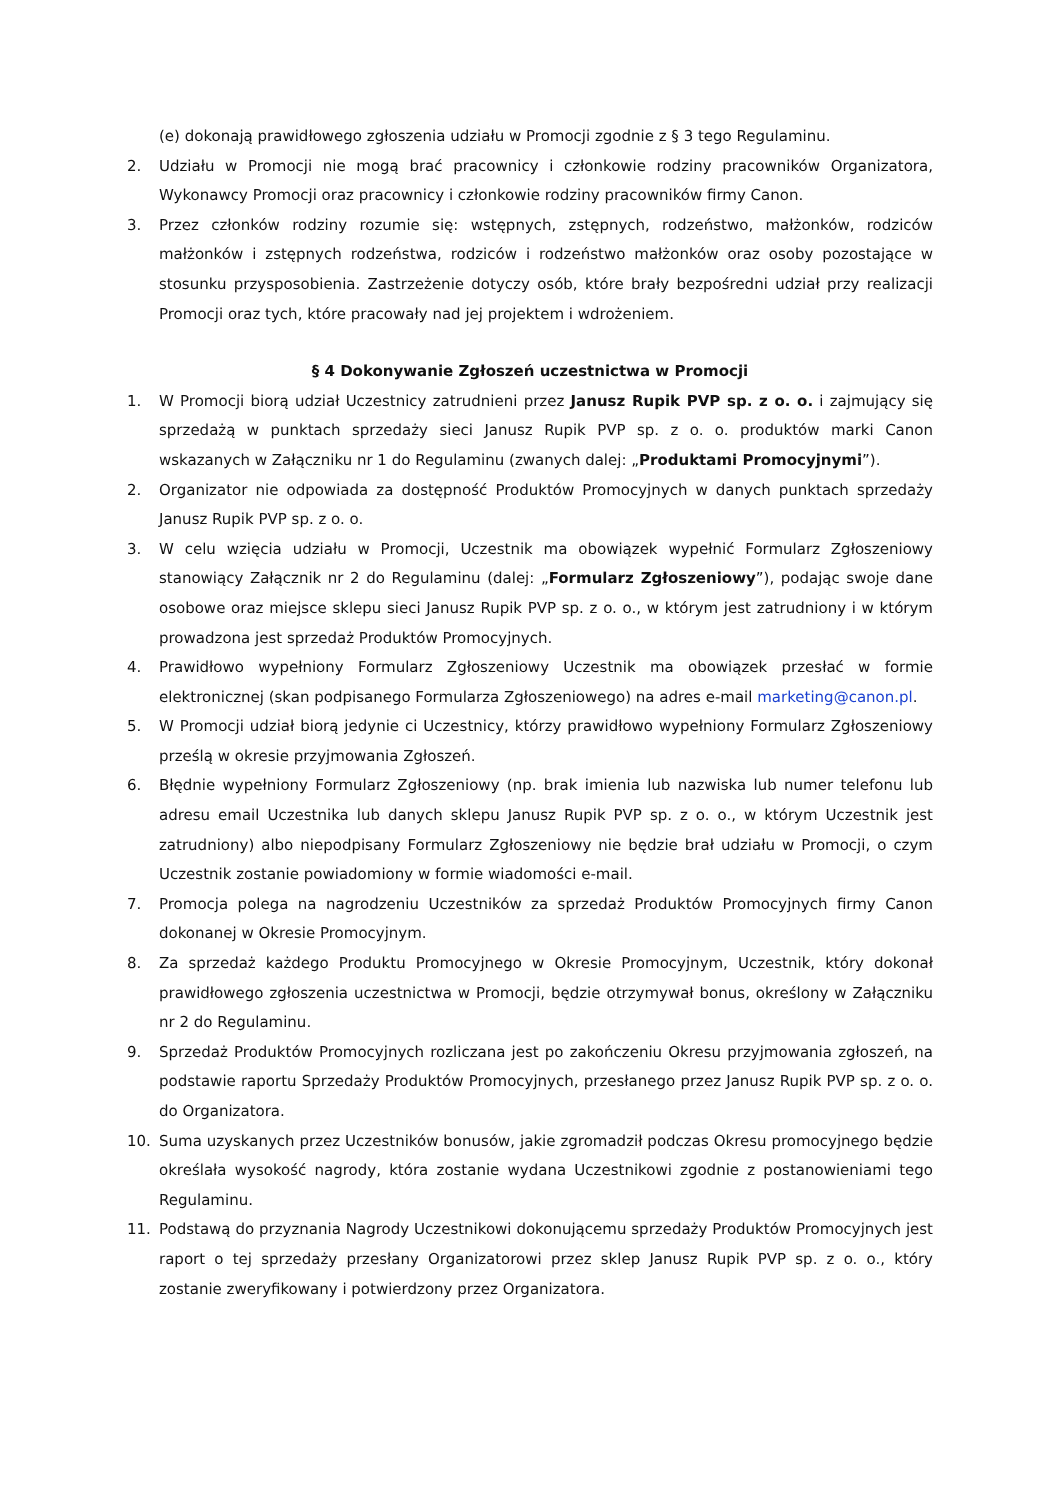(e) dokonają prawidłowego zgłoszenia udziału w Promocji zgodnie z § 3 tego Regulaminu.
2. Udziału w Promocji nie mogą brać pracownicy i członkowie rodziny pracowników Organizatora, Wykonawcy Promocji oraz pracownicy i członkowie rodziny pracowników firmy Canon.
3. Przez członków rodziny rozumie się: wstępnych, zstępnych, rodzeństwo, małżonków, rodziców małżonków i zstępnych rodzeństwa, rodziców i rodzeństwo małżonków oraz osoby pozostające w stosunku przysposobienia. Zastrzeżenie dotyczy osób, które brały bezpośredni udział przy realizacji Promocji oraz tych, które pracowały nad jej projektem i wdrożeniem.
§ 4 Dokonywanie Zgłoszeń uczestnictwa w Promocji
1. W Promocji biorą udział Uczestnicy zatrudnieni przez Janusz Rupik PVP sp. z o. o. i zajmujący się sprzedażą w punktach sprzedaży sieci Janusz Rupik PVP sp. z o. o. produktów marki Canon wskazanych w Załączniku nr 1 do Regulaminu (zwanych dalej: „Produktami Promocyjnymi”).
2. Organizator nie odpowiada za dostępność Produktów Promocyjnych w danych punktach sprzedaży Janusz Rupik PVP sp. z o. o.
3. W celu wzięcia udziału w Promocji, Uczestnik ma obowiązek wypełnić Formularz Zgłoszeniowy stanowiący Załącznik nr 2 do Regulaminu (dalej: „Formularz Zgłoszeniowy”), podając swoje dane osobowe oraz miejsce sklepu sieci Janusz Rupik PVP sp. z o. o., w którym jest zatrudniony i w którym prowadzona jest sprzedaż Produktów Promocyjnych.
4. Prawidłowo wypełniony Formularz Zgłoszeniowy Uczestnik ma obowiązek przesłać w formie elektronicznej (skan podpisanego Formularza Zgłoszeniowego) na adres e-mail marketing@canon.pl.
5. W Promocji udział biorą jedynie ci Uczestnicy, którzy prawidłowo wypełniony Formularz Zgłoszeniowy prześlą w okresie przyjmowania Zgłoszeń.
6. Błędnie wypełniony Formularz Zgłoszeniowy (np. brak imienia lub nazwiska lub numer telefonu lub adresu email Uczestnika lub danych sklepu Janusz Rupik PVP sp. z o. o., w którym Uczestnik jest zatrudniony) albo niepodpisany Formularz Zgłoszeniowy nie będzie brał udziału w Promocji, o czym Uczestnik zostanie powiadomiony w formie wiadomości e-mail.
7. Promocja polega na nagrodzeniu Uczestników za sprzedaż Produktów Promocyjnych firmy Canon dokonanej w Okresie Promocyjnym.
8. Za sprzedaż każdego Produktu Promocyjnego w Okresie Promocyjnym, Uczestnik, który dokonał prawidłowego zgłoszenia uczestnictwa w Promocji, będzie otrzymywał bonus, określony w Załączniku nr 2 do Regulaminu.
9. Sprzedaż Produktów Promocyjnych rozliczana jest po zakończeniu Okresu przyjmowania zgłoszeń, na podstawie raportu Sprzedaży Produktów Promocyjnych, przesłanego przez Janusz Rupik PVP sp. z o. o. do Organizatora.
10. Suma uzyskanych przez Uczestników bonusów, jakie zgromadził podczas Okresu promocyjnego będzie określała wysokość nagrody, która zostanie wydana Uczestnikowi zgodnie z postanowieniami tego Regulaminu.
11. Podstawą do przyznania Nagrody Uczestnikowi dokonującemu sprzedaży Produktów Promocyjnych jest raport o tej sprzedaży przesłany Organizatorowi przez sklep Janusz Rupik PVP sp. z o. o., który zostanie zweryfikowany i potwierdzony przez Organizatora.